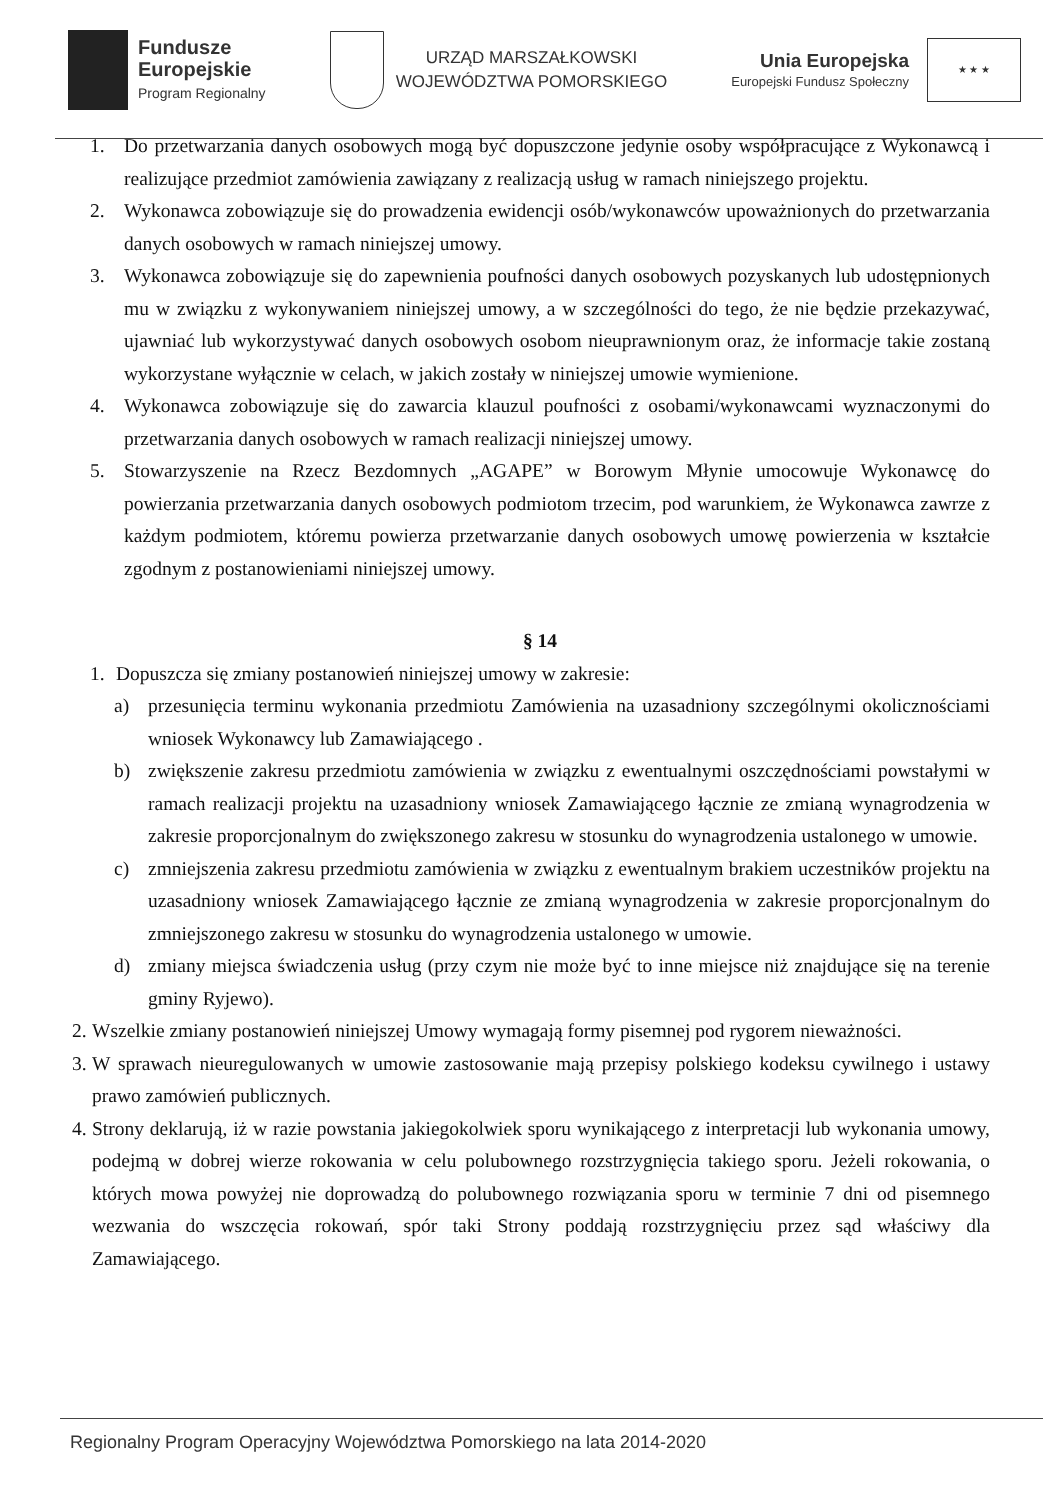Fundusze
Europejskie
Program Regionalny
URZĄD MARSZAŁKOWSKI
WOJEWÓDZTWA POMORSKIEGO
Unia Europejska
Europejski Fundusz Społeczny
★ ★ ★
1. Do przetwarzania danych osobowych mogą być dopuszczone jedynie osoby współpracujące z Wykonawcą i realizujące przedmiot zamówienia zawiązany z realizacją usług w ramach niniejszego projektu.
2. Wykonawca zobowiązuje się do prowadzenia ewidencji osób/wykonawców upoważnionych do przetwarzania danych osobowych w ramach niniejszej umowy.
3. Wykonawca zobowiązuje się do zapewnienia poufności danych osobowych pozyskanych lub udostępnionych mu w związku z wykonywaniem niniejszej umowy, a w szczególności do tego, że nie będzie przekazywać, ujawniać lub wykorzystywać danych osobowych osobom nieuprawnionym oraz, że informacje takie zostaną wykorzystane wyłącznie w celach, w jakich zostały w niniejszej umowie wymienione.
4. Wykonawca zobowiązuje się do zawarcia klauzul poufności z osobami/wykonawcami wyznaczonymi do przetwarzania danych osobowych w ramach realizacji niniejszej umowy.
5. Stowarzyszenie na Rzecz Bezdomnych „AGAPE” w Borowym Młynie umocowuje Wykonawcę do powierzania przetwarzania danych osobowych podmiotom trzecim, pod warunkiem, że Wykonawca zawrze z każdym podmiotem, któremu powierza przetwarzanie danych osobowych umowę powierzenia w kształcie zgodnym z postanowieniami niniejszej umowy.
§ 14
1. Dopuszcza się zmiany postanowień niniejszej umowy w zakresie:
a) przesunięcia terminu wykonania przedmiotu Zamówienia na uzasadniony szczególnymi okolicznościami wniosek Wykonawcy lub Zamawiającego .
b) zwiększenie zakresu przedmiotu zamówienia w związku z ewentualnymi oszczędnościami powstałymi w ramach realizacji projektu na uzasadniony wniosek Zamawiającego łącznie ze zmianą wynagrodzenia w zakresie proporcjonalnym do zwiększonego zakresu w stosunku do wynagrodzenia ustalonego w umowie.
c) zmniejszenia zakresu przedmiotu zamówienia w związku z ewentualnym brakiem uczestników projektu na uzasadniony wniosek Zamawiającego łącznie ze zmianą wynagrodzenia w zakresie proporcjonalnym do zmniejszonego zakresu w stosunku do wynagrodzenia ustalonego w umowie.
d) zmiany miejsca świadczenia usług (przy czym nie może być to inne miejsce niż znajdujące się na terenie gminy Ryjewo).
2. Wszelkie zmiany postanowień niniejszej Umowy wymagają formy pisemnej pod rygorem nieważności.
3. W sprawach nieuregulowanych w umowie zastosowanie mają przepisy polskiego kodeksu cywilnego i ustawy prawo zamówień publicznych.
4. Strony deklarują, iż w razie powstania jakiegokolwiek sporu wynikającego z interpretacji lub wykonania umowy, podejmą w dobrej wierze rokowania w celu polubownego rozstrzygnięcia takiego sporu. Jeżeli rokowania, o których mowa powyżej nie doprowadzą do polubownego rozwiązania sporu w terminie 7 dni od pisemnego wezwania do wszczęcia rokowań, spór taki Strony poddają rozstrzygnięciu przez sąd właściwy dla Zamawiającego.
Regionalny Program Operacyjny Województwa Pomorskiego na lata 2014-2020